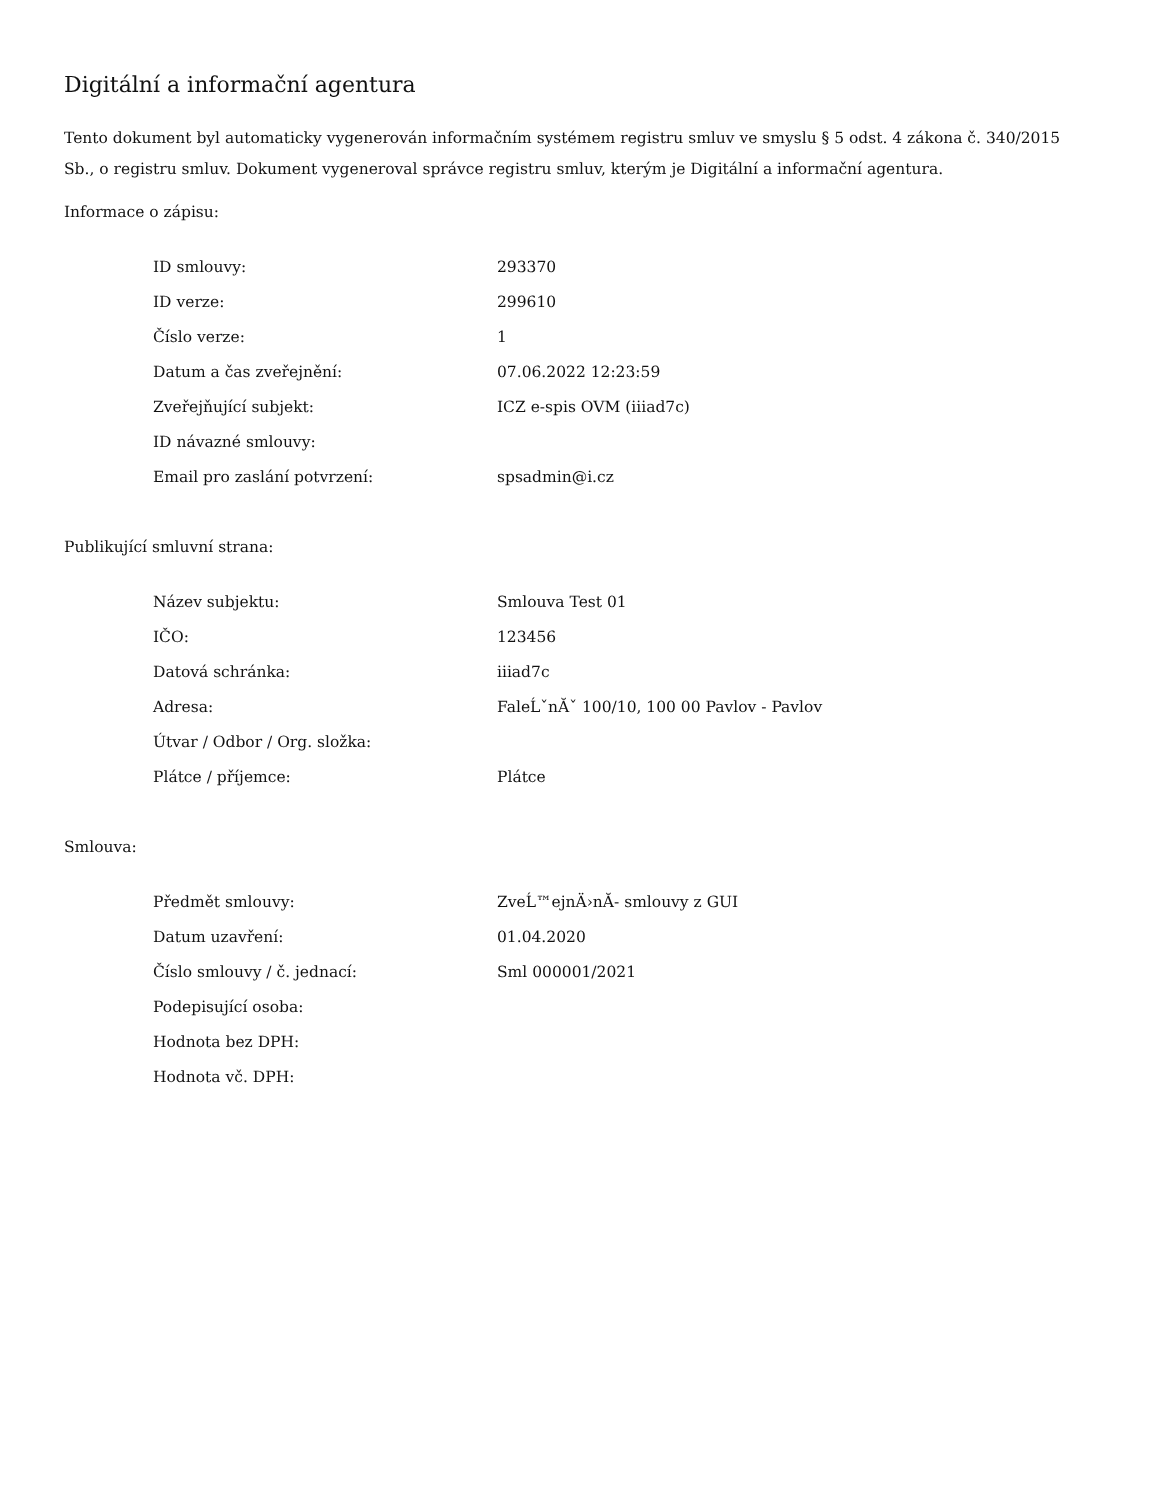Digitální a informační agentura
Tento dokument byl automaticky vygenerován informačním systémem registru smluv ve smyslu § 5 odst. 4 zákona č. 340/2015 Sb., o registru smluv. Dokument vygeneroval správce registru smluv, kterým je Digitální a informační agentura.
Informace o zápisu:
| ID smlouvy: | 293370 |
| ID verze: | 299610 |
| Číslo verze: | 1 |
| Datum a čas zveřejnění: | 07.06.2022 12:23:59 |
| Zveřejňující subjekt: | ICZ e-spis OVM (iiiad7c) |
| ID návazné smlouvy: | |
| Email pro zaslání potvrzení: | spsadmin@i.cz |
Publikující smluvní strana:
| Název subjektu: | Smlouva Test 01 |
| IČO: | 123456 |
| Datová schránka: | iiiad7c |
| Adresa: | FaleĹˇnĂˇ 100/10, 100 00 Pavlov - Pavlov |
| Útvar / Odbor / Org. složka: | |
| Plátce / příjemce: | Plátce |
Smlouva:
| Předmět smlouvy: | ZveĹ™ejnÄ›nĂ- smlouvy z GUI |
| Datum uzavření: | 01.04.2020 |
| Číslo smlouvy / č. jednací: | Sml 000001/2021 |
| Podepisující osoba: | |
| Hodnota bez DPH: | |
| Hodnota vč. DPH: | |